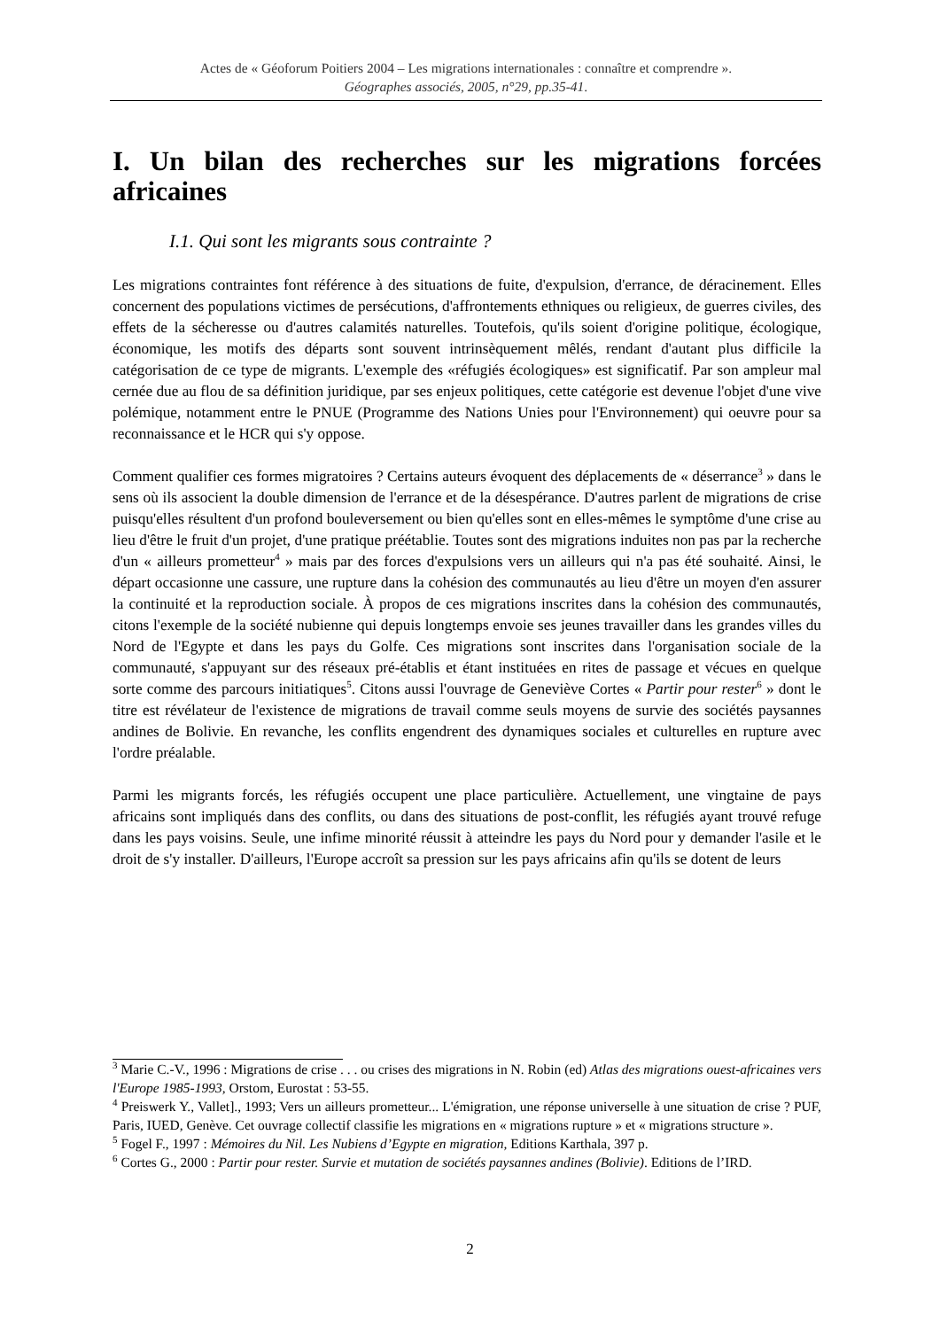Actes de « Géoforum Poitiers 2004 – Les migrations internationales : connaître et comprendre ».
Géographes associés, 2005, n°29, pp.35-41.
I. Un bilan des recherches sur les migrations forcées africaines
I.1. Qui sont les migrants sous contrainte ?
Les migrations contraintes font référence à des situations de fuite, d'expulsion, d'errance, de déracinement. Elles concernent des populations victimes de persécutions, d'affrontements ethniques ou religieux, de guerres civiles, des effets de la sécheresse ou d'autres calamités naturelles. Toutefois, qu'ils soient d'origine politique, écologique, économique, les motifs des départs sont souvent intrinsèquement mêlés, rendant d'autant plus difficile la catégorisation de ce type de migrants. L'exemple des «réfugiés écologiques» est significatif. Par son ampleur mal cernée due au flou de sa définition juridique, par ses enjeux politiques, cette catégorie est devenue l'objet d'une vive polémique, notamment entre le PNUE (Programme des Nations Unies pour l'Environnement) qui oeuvre pour sa reconnaissance et le HCR qui s'y oppose.
Comment qualifier ces formes migratoires ? Certains auteurs évoquent des déplacements de « déserrance<sup>3</sup> » dans le sens où ils associent la double dimension de l'errance et de la désespérance. D'autres parlent de migrations de crise puisqu'elles résultent d'un profond bouleversement ou bien qu'elles sont en elles-mêmes le symptôme d'une crise au lieu d'être le fruit d'un projet, d'une pratique préétablie. Toutes sont des migrations induites non pas par la recherche d'un « ailleurs prometteur<sup>4</sup> » mais par des forces d'expulsions vers un ailleurs qui n'a pas été souhaité. Ainsi, le départ occasionne une cassure, une rupture dans la cohésion des communautés au lieu d'être un moyen d'en assurer la continuité et la reproduction sociale. À propos de ces migrations inscrites dans la cohésion des communautés, citons l'exemple de la société nubienne qui depuis longtemps envoie ses jeunes travailler dans les grandes villes du Nord de l'Egypte et dans les pays du Golfe. Ces migrations sont inscrites dans l'organisation sociale de la communauté, s'appuyant sur des réseaux pré-établis et étant instituées en rites de passage et vécues en quelque sorte comme des parcours initiatiques<sup>5</sup>. Citons aussi l'ouvrage de Geneviève Cortes « Partir pour rester<sup>6</sup> » dont le titre est révélateur de l'existence de migrations de travail comme seuls moyens de survie des sociétés paysannes andines de Bolivie. En revanche, les conflits engendrent des dynamiques sociales et culturelles en rupture avec l'ordre préalable.
Parmi les migrants forcés, les réfugiés occupent une place particulière. Actuellement, une vingtaine de pays africains sont impliqués dans des conflits, ou dans des situations de post-conflit, les réfugiés ayant trouvé refuge dans les pays voisins. Seule, une infime minorité réussit à atteindre les pays du Nord pour y demander l'asile et le droit de s'y installer. D'ailleurs, l'Europe accroît sa pression sur les pays africains afin qu'ils se dotent de leurs
<sup>3</sup> Marie C.-V., 1996 : Migrations de crise . . . ou crises des migrations in N. Robin (ed) Atlas des migrations ouest-africaines vers l'Europe 1985-1993, Orstom, Eurostat : 53-55.
<sup>4</sup> Preiswerk Y., Vallet]., 1993; Vers un ailleurs prometteur... L'émigration, une réponse universelle à une situation de crise ? PUF, Paris, IUED, Genève. Cet ouvrage collectif classifie les migrations en « migrations rupture » et « migrations structure ».
<sup>5</sup> Fogel F., 1997 : Mémoires du Nil. Les Nubiens d’Egypte en migration, Editions Karthala, 397 p.
<sup>6</sup> Cortes G., 2000 : Partir pour rester. Survie et mutation de sociétés paysannes andines (Bolivie). Editions de l’IRD.
2